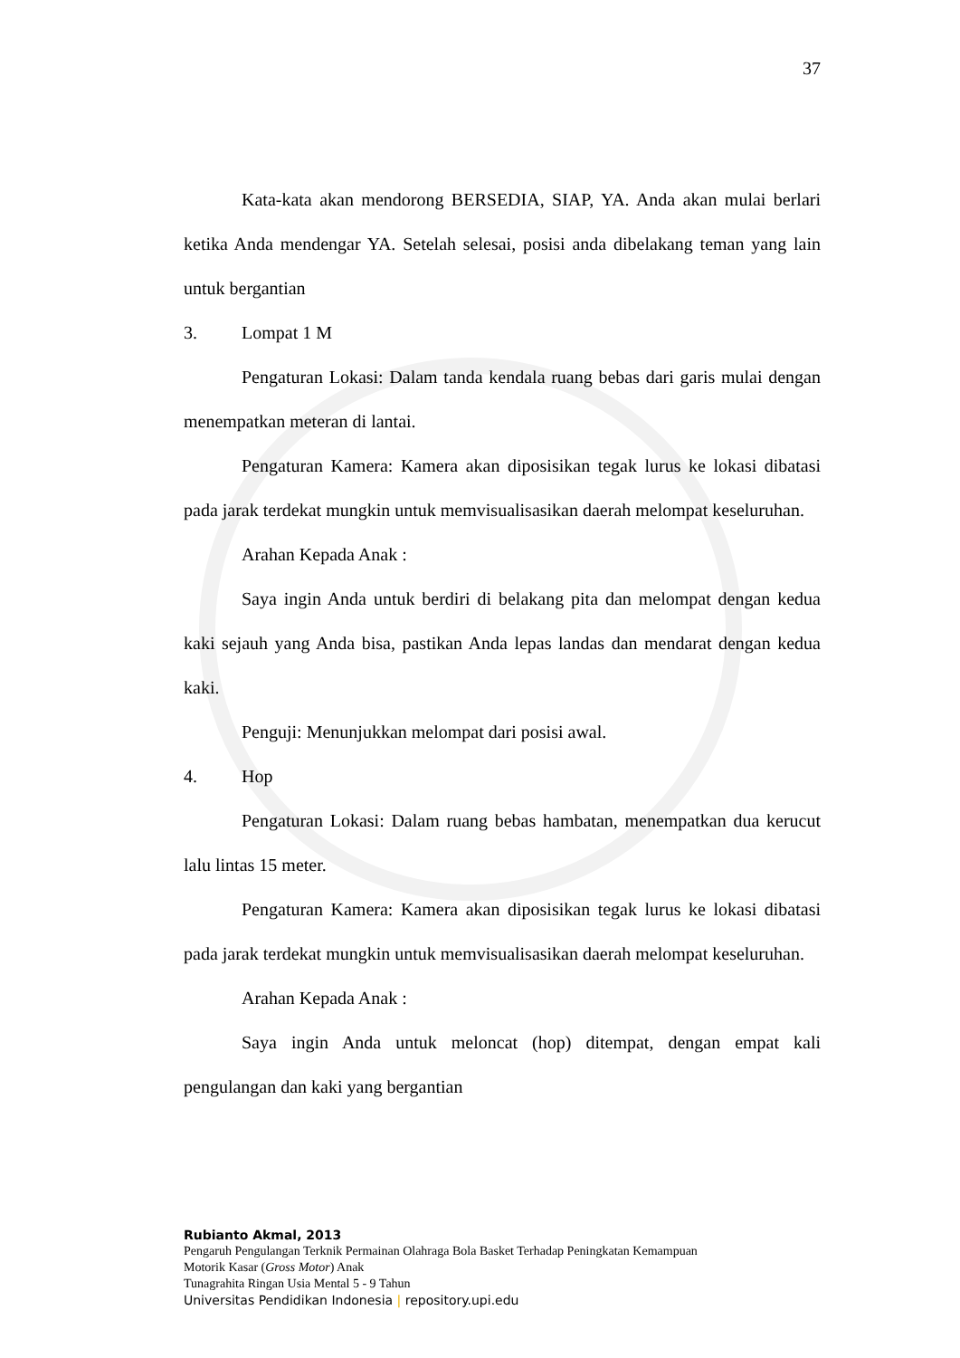37
Kata-kata akan mendorong BERSEDIA, SIAP, YA. Anda akan mulai berlari ketika Anda mendengar YA. Setelah selesai, posisi anda dibelakang teman yang lain untuk bergantian
3. Lompat 1 M
Pengaturan Lokasi: Dalam tanda kendala ruang bebas dari garis mulai dengan menempatkan meteran di lantai.
Pengaturan Kamera: Kamera akan diposisikan tegak lurus ke lokasi dibatasi pada jarak terdekat mungkin untuk memvisualisasikan daerah melompat keseluruhan.
Arahan Kepada Anak :
Saya ingin Anda untuk berdiri di belakang pita dan melompat dengan kedua kaki sejauh yang Anda bisa, pastikan Anda lepas landas dan mendarat dengan kedua kaki.
Penguji: Menunjukkan melompat dari posisi awal.
4. Hop
Pengaturan Lokasi: Dalam ruang bebas hambatan, menempatkan dua kerucut lalu lintas 15 meter.
Pengaturan Kamera: Kamera akan diposisikan tegak lurus ke lokasi dibatasi pada jarak terdekat mungkin untuk memvisualisasikan daerah melompat keseluruhan.
Arahan Kepada Anak :
Saya ingin Anda untuk meloncat (hop) ditempat, dengan empat kali pengulangan dan kaki yang bergantian
Rubianto Akmal, 2013
Pengaruh Pengulangan Terknik Permainan Olahraga Bola Basket Terhadap Peningkatan Kemampuan
Motorik Kasar (Gross Motor) Anak
Tunagrahita Ringan Usia Mental 5 - 9 Tahun
Universitas Pendidikan Indonesia | repository.upi.edu